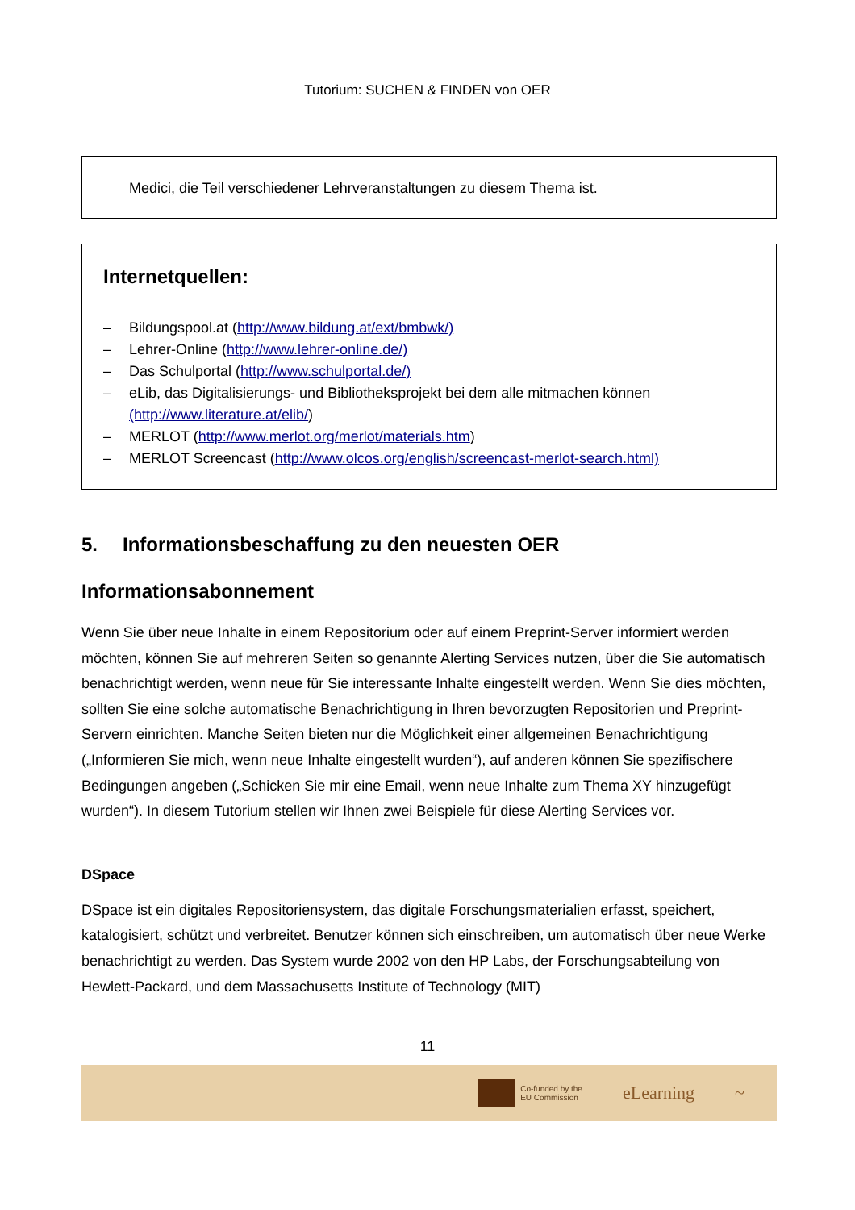Tutorium: SUCHEN & FINDEN von OER
Medici, die Teil verschiedener Lehrveranstaltungen zu diesem Thema ist.
Internetquellen:
– Bildungspool.at (http://www.bildung.at/ext/bmbwk/)
– Lehrer-Online (http://www.lehrer-online.de/)
– Das Schulportal (http://www.schulportal.de/)
– eLib, das Digitalisierungs- und Bibliotheksprojekt bei dem alle mitmachen können (http://www.literature.at/elib/)
– MERLOT (http://www.merlot.org/merlot/materials.htm)
– MERLOT Screencast (http://www.olcos.org/english/screencast-merlot-search.html)
5. Informationsbeschaffung zu den neuesten OER
Informationsabonnement
Wenn Sie über neue Inhalte in einem Repositorium oder auf einem Preprint-Server informiert werden möchten, können Sie auf mehreren Seiten so genannte Alerting Services nutzen, über die Sie automatisch benachrichtigt werden, wenn neue für Sie interessante Inhalte eingestellt werden. Wenn Sie dies möchten, sollten Sie eine solche automatische Benachrichtigung in Ihren bevorzugten Repositorien und Preprint-Servern einrichten. Manche Seiten bieten nur die Möglichkeit einer allgemeinen Benachrichtigung („Informieren Sie mich, wenn neue Inhalte eingestellt wurden“), auf anderen können Sie spezifischere Bedingungen angeben („Schicken Sie mir eine Email, wenn neue Inhalte zum Thema XY hinzugefügt wurden“). In diesem Tutorium stellen wir Ihnen zwei Beispiele für diese Alerting Services vor.
DSpace
DSpace ist ein digitales Repositoriensystem, das digitale Forschungsmaterialien erfasst, speichert, katalogisiert, schützt und verbreitet. Benutzer können sich einschreiben, um automatisch über neue Werke benachrichtigt zu werden. Das System wurde 2002 von den HP Labs, der Forschungsabteilung von Hewlett-Packard, und dem Massachusetts Institute of Technology (MIT)
11
Co-funded by the
EU Commission
eLearning ~